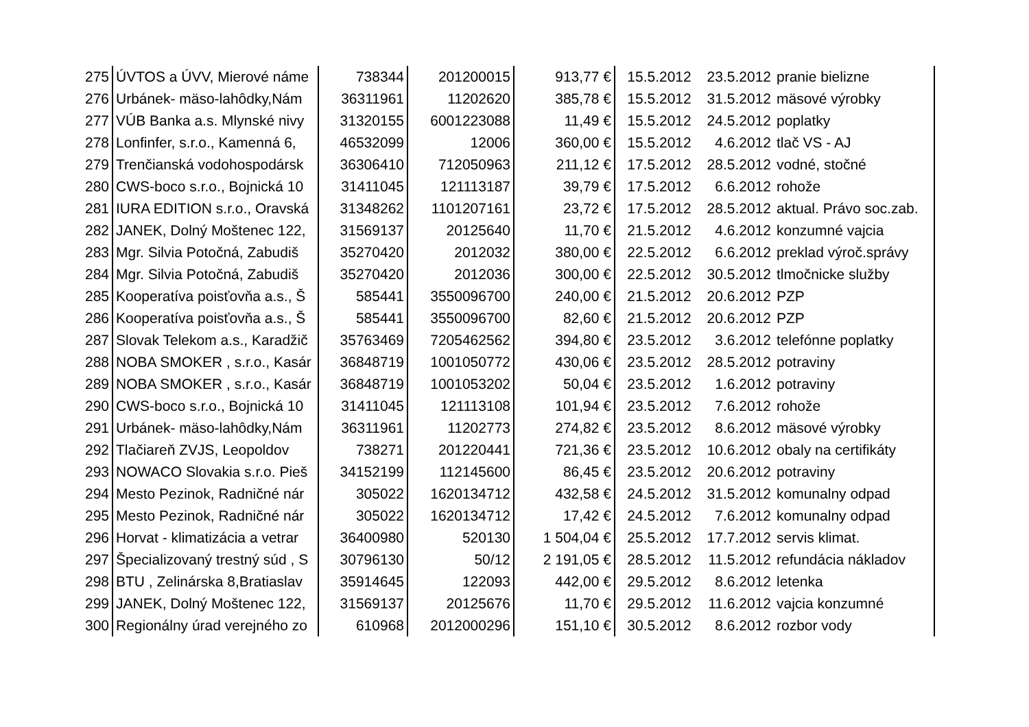| 275 | ÚVTOS a ÚVV, Mierové náme | 738344 | 201200015 | 913,77 € | 15.5.2012 | 23.5.2012 | pranie bielizne |
| 276 | Urbánek- mäso-lahôdky,Nám | 36311961 | 11202620 | 385,78 € | 15.5.2012 | 31.5.2012 | mäsové výrobky |
| 277 | VÚB Banka a.s. Mlynské nivy | 31320155 | 6001223088 | 11,49 € | 15.5.2012 | 24.5.2012 | poplatky |
| 278 | Lonfinfer, s.r.o., Kamenná 6, | 46532099 | 12006 | 360,00 € | 15.5.2012 | 4.6.2012 | tlač VS - AJ |
| 279 | Trenčianská vodohospodársk | 36306410 | 712050963 | 211,12 € | 17.5.2012 | 28.5.2012 | vodné, stočné |
| 280 | CWS-boco s.r.o., Bojnická 10 | 31411045 | 121113187 | 39,79 € | 17.5.2012 | 6.6.2012 | rohože |
| 281 | IURA EDITION s.r.o., Oravská | 31348262 | 1101207161 | 23,72 € | 17.5.2012 | 28.5.2012 | aktual. Právo soc.zab. |
| 282 | JANEK, Dolný Moštenec 122, | 31569137 | 20125640 | 11,70 € | 21.5.2012 | 4.6.2012 | konzumné vajcia |
| 283 | Mgr. Silvia Potočná, Zabudiš | 35270420 | 2012032 | 380,00 € | 22.5.2012 | 6.6.2012 | preklad výroč.správy |
| 284 | Mgr. Silvia Potočná, Zabudiš | 35270420 | 2012036 | 300,00 € | 22.5.2012 | 30.5.2012 | tlmočnicke služby |
| 285 | Kooperatíva poisťovňa a.s., Š | 585441 | 3550096700 | 240,00 € | 21.5.2012 | 20.6.2012 | PZP |
| 286 | Kooperatíva poisťovňa a.s., Š | 585441 | 3550096700 | 82,60 € | 21.5.2012 | 20.6.2012 | PZP |
| 287 | Slovak Telekom a.s., Karadžič | 35763469 | 7205462562 | 394,80 € | 23.5.2012 | 3.6.2012 | telefónne poplatky |
| 288 | NOBA SMOKER , s.r.o., Kasár | 36848719 | 1001050772 | 430,06 € | 23.5.2012 | 28.5.2012 | potraviny |
| 289 | NOBA SMOKER , s.r.o., Kasár | 36848719 | 1001053202 | 50,04 € | 23.5.2012 | 1.6.2012 | potraviny |
| 290 | CWS-boco s.r.o., Bojnická 10 | 31411045 | 121113108 | 101,94 € | 23.5.2012 | 7.6.2012 | rohože |
| 291 | Urbánek- mäso-lahôdky,Nám | 36311961 | 11202773 | 274,82 € | 23.5.2012 | 8.6.2012 | mäsové výrobky |
| 292 | Tlačiareň ZVJS, Leopoldov | 738271 | 201220441 | 721,36 € | 23.5.2012 | 10.6.2012 | obaly na certifikáty |
| 293 | NOWACO Slovakia s.r.o. Pieš | 34152199 | 112145600 | 86,45 € | 23.5.2012 | 20.6.2012 | potraviny |
| 294 | Mesto Pezinok, Radničné nár | 305022 | 1620134712 | 432,58 € | 24.5.2012 | 31.5.2012 | komunalny odpad |
| 295 | Mesto Pezinok, Radničné nár | 305022 | 1620134712 | 17,42 € | 24.5.2012 | 7.6.2012 | komunalny odpad |
| 296 | Horvat - klimatizácia a vetrar | 36400980 | 520130 | 1 504,04 € | 25.5.2012 | 17.7.2012 | servis klimat. |
| 297 | Špecializovaný trestný súd , S | 30796130 | 50/12 | 2 191,05 € | 28.5.2012 | 11.5.2012 | refundácia nákladov |
| 298 | BTU , Zelinárska 8,Bratiaslav | 35914645 | 122093 | 442,00 € | 29.5.2012 | 8.6.2012 | letenka |
| 299 | JANEK, Dolný Moštenec 122, | 31569137 | 20125676 | 11,70 € | 29.5.2012 | 11.6.2012 | vajcia konzumné |
| 300 | Regionálny úrad verejného zo | 610968 | 2012000296 | 151,10 € | 30.5.2012 | 8.6.2012 | rozbor vody |